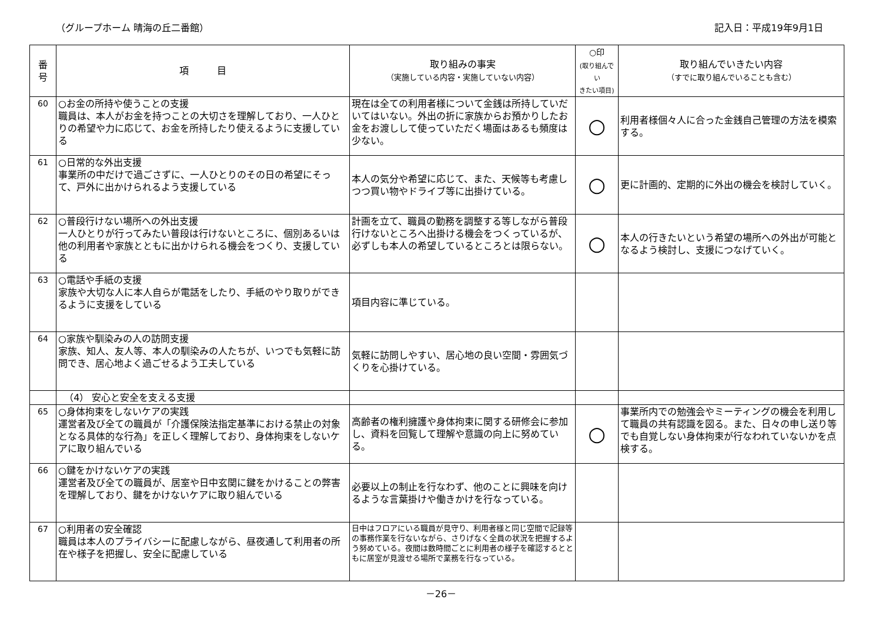（グループホーム 晴海の丘二番館） 記入日：平成19年9月1日
| 番 号 | 項 目 | 取り組みの事実 （実施している内容・実施していない内容） | ○印 (取り組んでい きたい項目) | 取り組んでいきたい内容 （すでに取り組んでいることも含む） |
| --- | --- | --- | --- | --- |
| 60 | ○お金の所持や使うことの支援 職員は、本人がお金を持つことの大切さを理解しており、一人ひとりの希望や力に応じて、お金を所持したり使えるように支援している | 現在は全ての利用者様について金銭は所持していだいてはいない。外出の折に家族からお預かりしたお金をお渡しして使っていただく場面はあるも頻度は少ない。 | ○ | 利用者様個々人に合った金銭自己管理の方法を模索する。 |
| 61 | ○日常的な外出支援 事業所の中だけで過ごさずに、一人ひとりのその日の希望にそって、戸外に出かけられるよう支援している | 本人の気分や希望に応じて、また、天候等も考慮しつつ買い物やドライブ等に出掛けている。 | ○ | 更に計画的、定期的に外出の機会を検討していく。 |
| 62 | ○普段行けない場所への外出支援 一人ひとりが行ってみたい普段は行けないところに、個別あるいは他の利用者や家族とともに出かけられる機会をつくり、支援している | 計画を立て、職員の勤務を調整する等しながら普段行けないところへ出掛ける機会をつくっているが、必ずしも本人の希望しているところとは限らない。 | ○ | 本人の行きたいという希望の場所への外出が可能となるよう検討し、支援につなげていく。 |
| 63 | ○電話や手紙の支援 家族や大切な人に本人自らが電話をしたり、手紙のやり取りができるように支援をしている | 項目内容に準じている。 | | |
| 64 | ○家族や馴染みの人の訪問支援 家族、知人、友人等、本人の馴染みの人たちが、いつでも気軽に訪問でき、居心地よく過ごせるよう工夫している | 気軽に訪問しやすい、居心地の良い空間・雰囲気づくりを心掛けている。 | | |
| | （4） 安心と安全を支える支援 | | | |
| 65 | ○身体拘束をしないケアの実践 運営者及び全ての職員が「介護保険法指定基準における禁止の対象となる具体的な行為」を正しく理解しており、身体拘束をしないケアに取り組んでいる | 高齢者の権利擁護や身体拘束に関する研修会に参加し、資料を回覧して理解や意識の向上に努めている。 | ○ | 事業所内での勉強会やミーティングの機会を利用して職員の共有認識を図る。また、日々の申し送り等でも自覚しない身体拘束が行なわれていないかを点検する。 |
| 66 | ○鍵をかけないケアの実践 運営者及び全ての職員が、居室や日中玄関に鍵をかけることの弊害を理解しており、鍵をかけないケアに取り組んでいる | 必要以上の制止を行なわず、他のことに興味を向けるような言葉掛けや働きかけを行なっている。 | | |
| 67 | ○利用者の安全確認 職員は本人のプライバシーに配慮しながら、昼夜通して利用者の所在や様子を把握し、安全に配慮している | 日中はフロアにいる職員が見守り、利用者様と同じ空間で記録等の事務作業を行ないながら、さりげなく全員の状況を把握するよう努めている。夜間は数時間ごとに利用者の様子を確認するとともに居室が見渡せる場所で業務を行なっている。 | | |
－26－